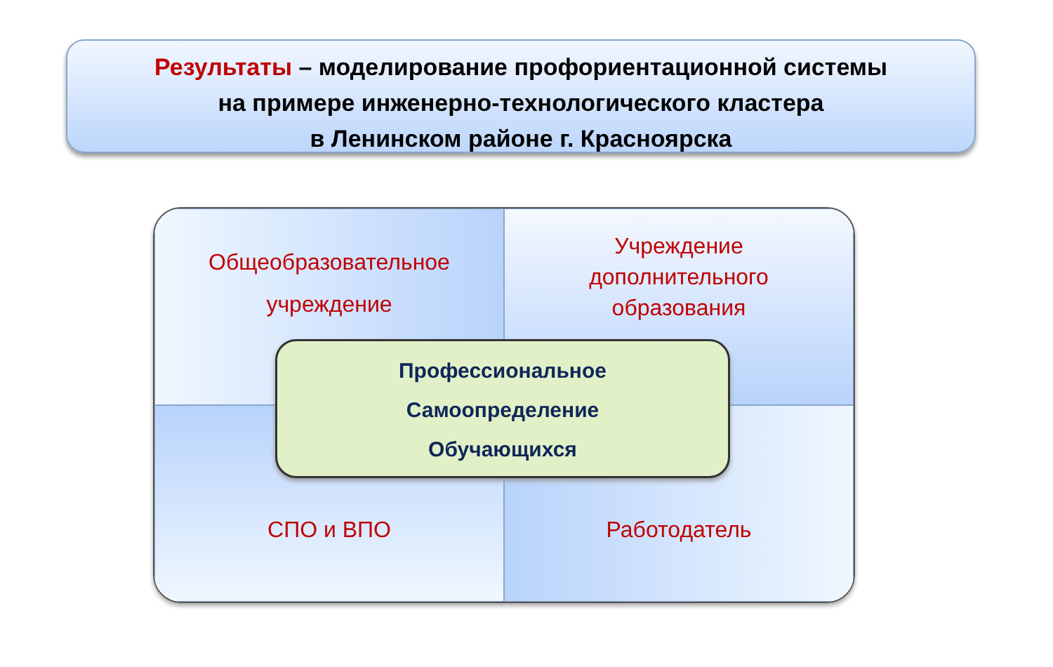Результаты – моделирование профориентационной системы
на примере инженерно-технологического кластера
в Ленинском районе г. Красноярска
Общеобразовательное
учреждение
Учреждение
дополнительного
образования
СПО и ВПО
Работодатель
Профессиональное
Самоопределение
Обучающихся